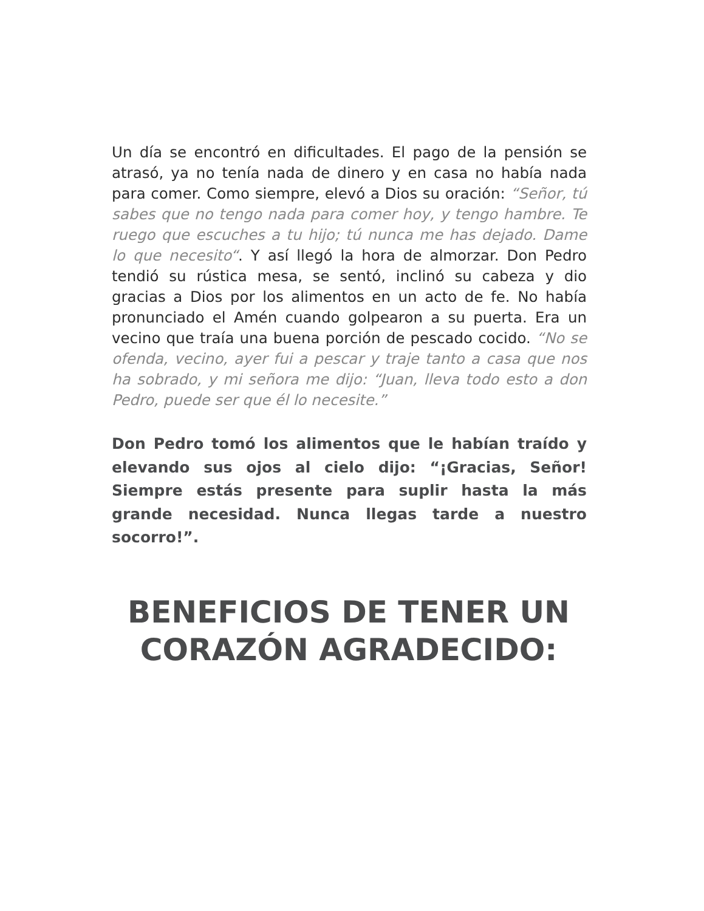Un día se encontró en dificultades. El pago de la pensión se atrasó, ya no tenía nada de dinero y en casa no había nada para comer. Como siempre, elevó a Dios su oración: “Señor, tú sabes que no tengo nada para comer hoy, y tengo hambre. Te ruego que escuches a tu hijo; tú nunca me has dejado. Dame lo que necesito“. Y así llegó la hora de almorzar. Don Pedro tendió su rústica mesa, se sentó, inclinó su cabeza y dio gracias a Dios por los alimentos en un acto de fe. No había pronunciado el Amén cuando golpearon a su puerta. Era un vecino que traía una buena porción de pescado cocido. “No se ofenda, vecino, ayer fui a pescar y traje tanto a casa que nos ha sobrado, y mi señora me dijo: “Juan, lleva todo esto a don Pedro, puede ser que él lo necesite.”
Don Pedro tomó los alimentos que le habían traído y elevando sus ojos al cielo dijo: “¡Gracias, Señor! Siempre estás presente para suplir hasta la más grande necesidad. Nunca llegas tarde a nuestro socorro!”.
BENEFICIOS DE TENER UN CORAZÓN AGRADECIDO: